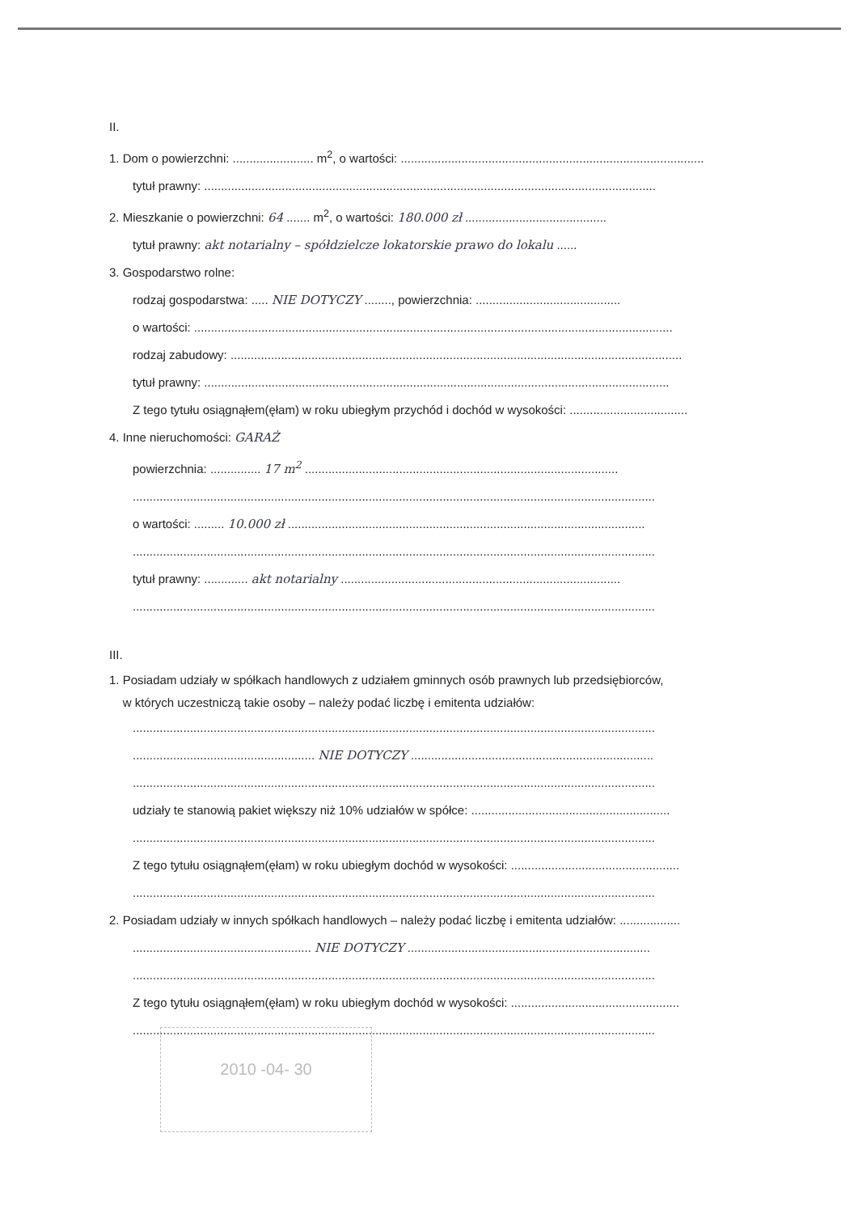II.
1. Dom o powierzchni: ........................ m<sup>2</sup>, o wartości: ..........................................................................................
tytuł prawny: ......................................................................................................................................
2. Mieszkanie o powierzchni: 64 ....... m<sup>2</sup>, o wartości: 180.000 zł ..........................................
tytuł prawny: akt notarialny – spółdzielcze lokatorskie prawo do lokalu ......
3. Gospodarstwo rolne:
rodzaj gospodarstwa: ..... NIE DOTYCZY ........, powierzchnia: ...........................................
o wartości: ..............................................................................................................................................
rodzaj zabudowy: ......................................................................................................................................
tytuł prawny: ..........................................................................................................................................
Z tego tytułu osiągnąłem(ęłam) w roku ubiegłym przychód i dochód w wysokości: ...................................
4. Inne nieruchomości: GARAŻ
powierzchnia: ............... 17 m<sup>2</sup> .............................................................................................
...........................................................................................................................................................
o wartości: ......... 10.000 zł ..........................................................................................................
...........................................................................................................................................................
tytuł prawny: ............. akt notarialny ...................................................................................
...........................................................................................................................................................
III.
1. Posiadam udziały w spółkach handlowych z udziałem gminnych osób prawnych lub przedsiębiorców,
w których uczestniczą takie osoby – należy podać liczbę i emitenta udziałów:
...........................................................................................................................................................
...................................................... NIE DOTYCZY ........................................................................
...........................................................................................................................................................
udziały te stanowią pakiet większy niż 10% udziałów w spółce: ...........................................................
...........................................................................................................................................................
Z tego tytułu osiągnąłem(ęłam) w roku ubiegłym dochód w wysokości: ..................................................
...........................................................................................................................................................
2. Posiadam udziały w innych spółkach handlowych – należy podać liczbę i emitenta udziałów: ..................
..................................................... NIE DOTYCZY ........................................................................
...........................................................................................................................................................
Z tego tytułu osiągnąłem(ęłam) w roku ubiegłym dochód w wysokości: ..................................................
...........................................................................................................................................................
2010 -04- 30